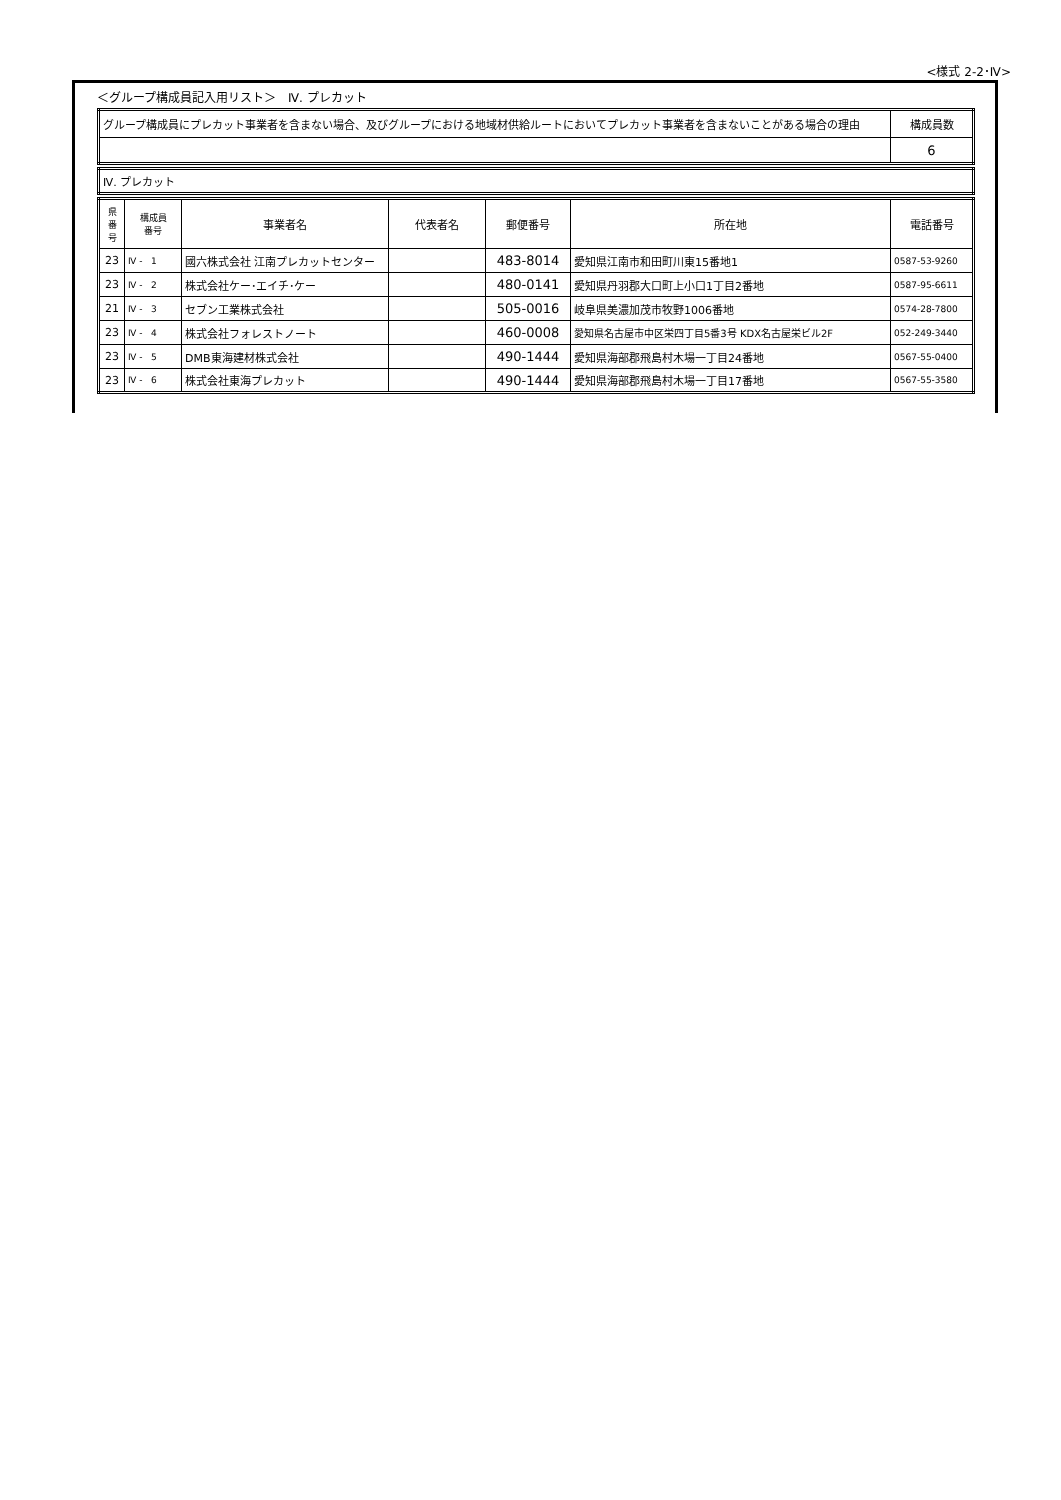<様式 2-2･Ⅳ>
＜グループ構成員記入用リスト＞　Ⅳ. プレカット
| グループ構成員にプレカット事業者を含まない場合、及びグループにおける地域材供給ルートにおいてプレカット事業者を含まないことがある場合の理由 | 構成員数 |
| | 6 |
| Ⅳ. プレカット |
| 県 番 号 | 構成員 番号 | 事業者名 | 代表者名 | 郵便番号 | 所在地 | 電話番号 |
| --- | --- | --- | --- | --- | --- | --- |
| 23 | Ⅳ - 1 | 國六株式会社 江南プレカットセンター | | 483-8014 | 愛知県江南市和田町川東15番地1 | 0587-53-9260 |
| 23 | Ⅳ - 2 | 株式会社ケー･エイチ･ケー | | 480-0141 | 愛知県丹羽郡大口町上小口1丁目2番地 | 0587-95-6611 |
| 21 | Ⅳ - 3 | セブン工業株式会社 | | 505-0016 | 岐阜県美濃加茂市牧野1006番地 | 0574-28-7800 |
| 23 | Ⅳ - 4 | 株式会社フォレストノート | | 460-0008 | 愛知県名古屋市中区栄四丁目5番3号 KDX名古屋栄ビル2F | 052-249-3440 |
| 23 | Ⅳ - 5 | DMB東海建材株式会社 | | 490-1444 | 愛知県海部郡飛島村木場一丁目24番地 | 0567-55-0400 |
| 23 | Ⅳ - 6 | 株式会社東海プレカット | | 490-1444 | 愛知県海部郡飛島村木場一丁目17番地 | 0567-55-3580 |